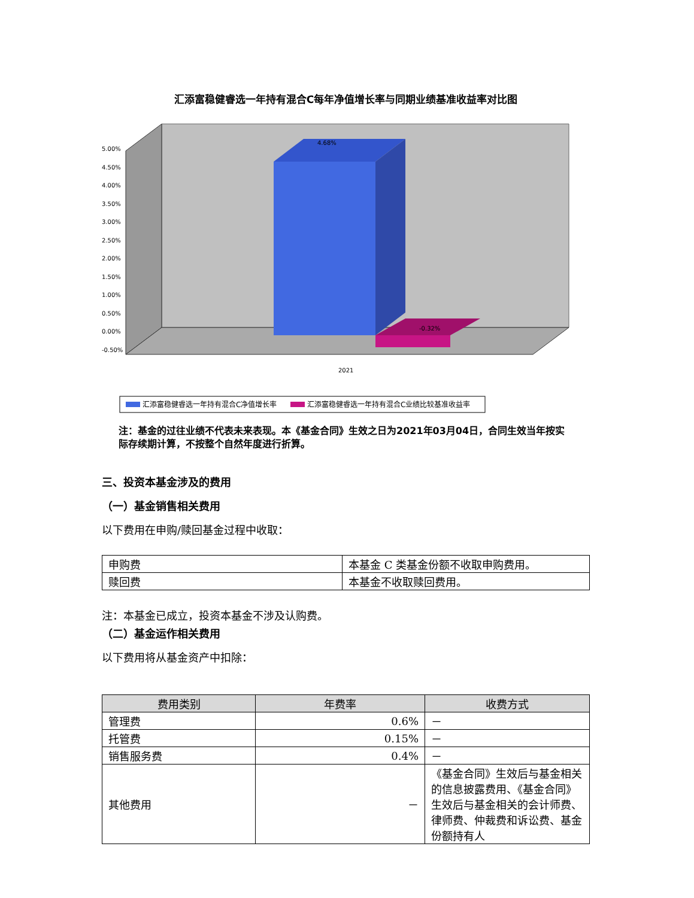汇添富稳健睿选一年持有混合C每年净值增长率与同期业绩基准收益率对比图
5.00%
4.50%
4.00%
3.50%
3.00%
2.50%
2.00%
1.50%
1.00%
0.50%
0.00%
-0.50%
2021
4.68%
-0.32%
汇添富稳健睿选一年持有混合C净值增长率
汇添富稳健睿选一年持有混合C业绩比较基准收益率
注：基金的过往业绩不代表未来表现。本《基金合同》生效之日为2021年03月04日，合同生效当年按实际存续期计算，不按整个自然年度进行折算。
三、投资本基金涉及的费用
（一）基金销售相关费用
以下费用在申购/赎回基金过程中收取：
| 申购费 | 本基金 C 类基金份额不收取申购费用。 |
| 赎回费 | 本基金不收取赎回费用。 |
注：本基金已成立，投资本基金不涉及认购费。
（二）基金运作相关费用
以下费用将从基金资产中扣除：
| 费用类别 | 年费率 | 收费方式 |
| --- | --- | --- |
| 管理费 | 0.6% | － |
| 托管费 | 0.15% | － |
| 销售服务费 | 0.4% | － |
| 其他费用 | － | 《基金合同》生效后与基金相关的信息披露费用、《基金合同》生效后与基金相关的会计师费、律师费、仲裁费和诉讼费、基金份额持有人 |